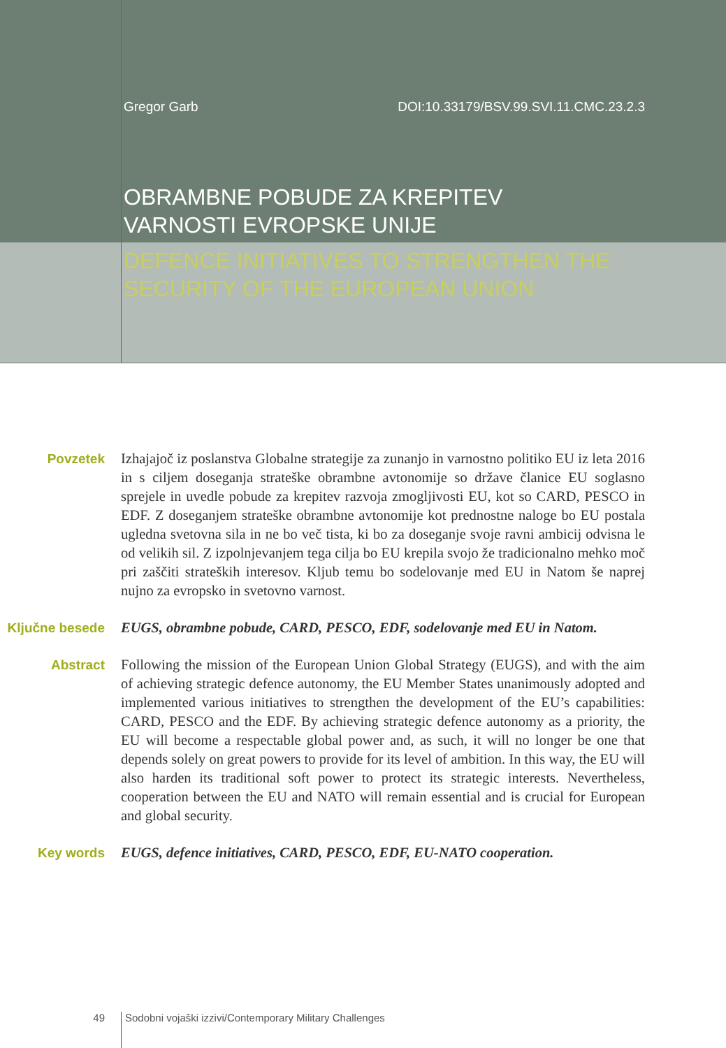Gregor Garb DOI:10.33179/BSV.99.SVI.11.CMC.23.2.3
OBRAMBNE POBUDE ZA KREPITEV
VARNOSTI EVROPSKE UNIJE
DEFENCE INITIATIVES TO STRENGTHEN THE
SECURITY OF THE EUROPEAN UNION
Povzetek Izhajajoč iz poslanstva Globalne strategije za zunanjo in varnostno politiko EU iz leta 2016 in s ciljem doseganja strateške obrambne avtonomije so države članice EU soglasno sprejele in uvedle pobude za krepitev razvoja zmogljivosti EU, kot so CARD, PESCO in EDF. Z doseganjem strateške obrambne avtonomije kot prednostne naloge bo EU postala ugledna svetovna sila in ne bo več tista, ki bo za doseganje svoje ravni ambicij odvisna le od velikih sil. Z izpolnjevanjem tega cilja bo EU krepila svojo že tradicionalno mehko moč pri zaščiti strateških interesov. Kljub temu bo sodelovanje med EU in Natom še naprej nujno za evropsko in svetovno varnost.
Ključne besede
EUGS, obrambne pobude, CARD, PESCO, EDF, sodelovanje med EU in Natom.
Abstract Following the mission of the European Union Global Strategy (EUGS), and with the aim of achieving strategic defence autonomy, the EU Member States unanimously adopted and implemented various initiatives to strengthen the development of the EU’s capabilities: CARD, PESCO and the EDF. By achieving strategic defence autonomy as a priority, the EU will become a respectable global power and, as such, it will no longer be one that depends solely on great powers to provide for its level of ambition. In this way, the EU will also harden its traditional soft power to protect its strategic interests. Nevertheless, cooperation between the EU and NATO will remain essential and is crucial for European and global security.
Key words EUGS, defence initiatives, CARD, PESCO, EDF, EU-NATO cooperation.
49 Sodobni vojaški izzivi/Contemporary Military Challenges